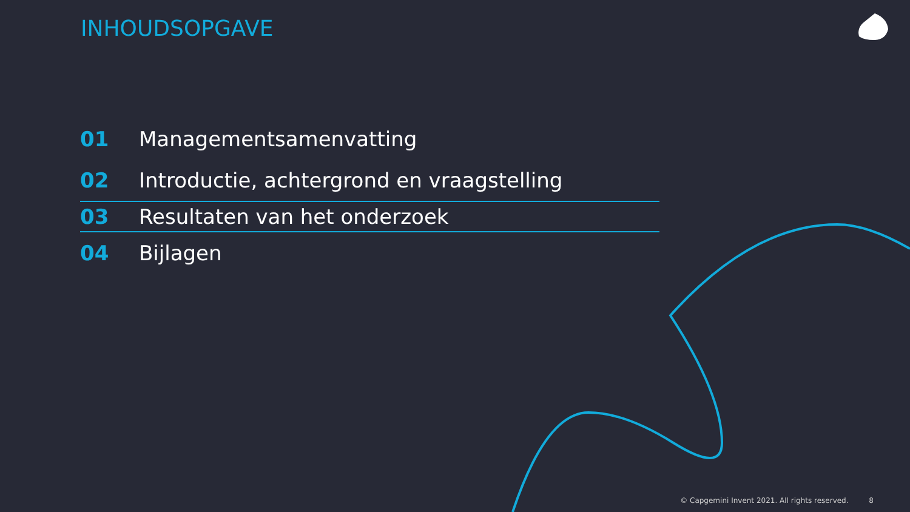INHOUDSOPGAVE
01 Managementsamenvatting
02 Introductie, achtergrond en vraagstelling
03 Resultaten van het onderzoek
04 Bijlagen
© Capgemini Invent 2021. All rights reserved. 8